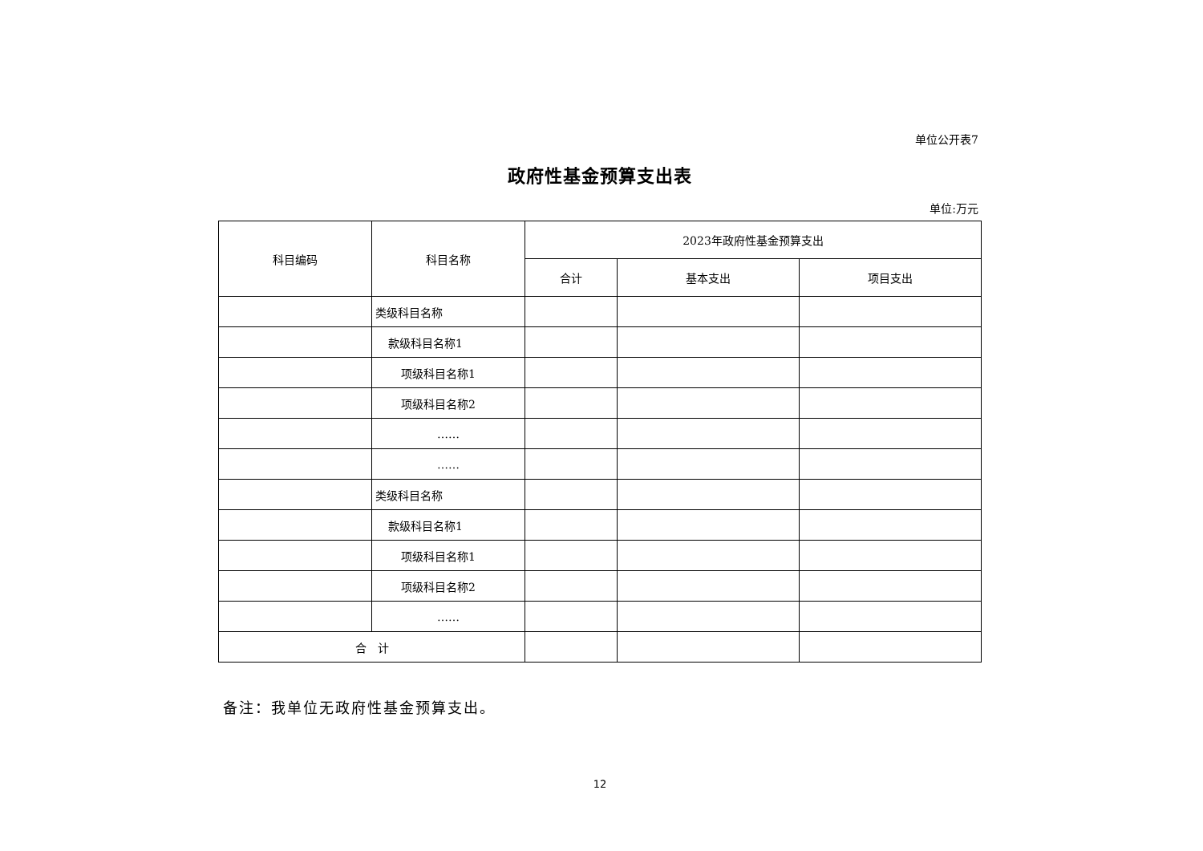单位公开表7
政府性基金预算支出表
单位:万元
| 科目编码 | 科目名称 | 2023年政府性基金预算支出 | | |
| --- | --- | --- | --- | --- |
| | | 合计 | 基本支出 | 项目支出 |
| | 类级科目名称 | | | |
| | 款级科目名称1 | | | |
| | 项级科目名称1 | | | |
| | 项级科目名称2 | | | |
| | …… | | | |
| | …… | | | |
| | 类级科目名称 | | | |
| | 款级科目名称1 | | | |
| | 项级科目名称1 | | | |
| | 项级科目名称2 | | | |
| | …… | | | |
| 合 计 | | | | |
备注：我单位无政府性基金预算支出。
12